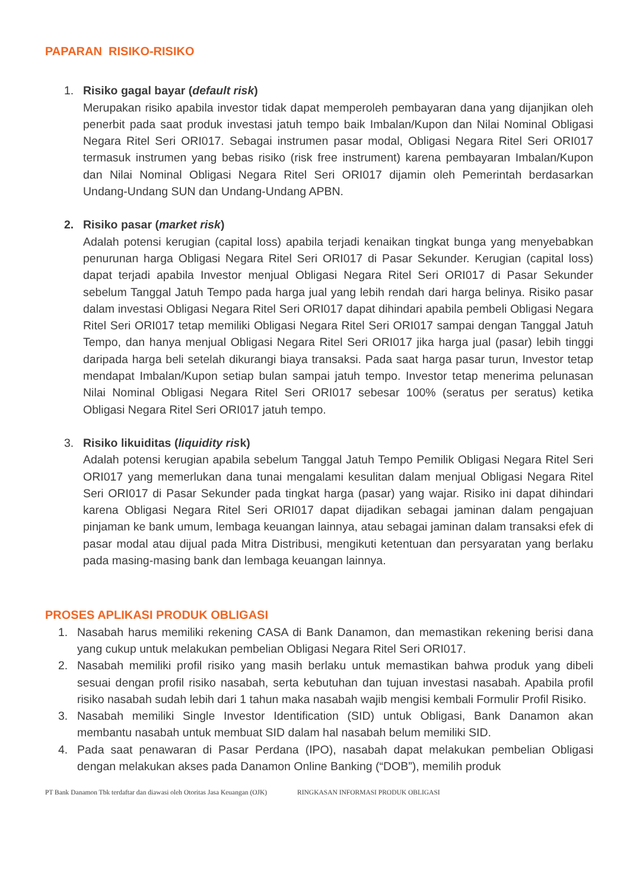PAPARAN RISIKO-RISIKO
1. Risiko gagal bayar (default risk)
Merupakan risiko apabila investor tidak dapat memperoleh pembayaran dana yang dijanjikan oleh penerbit pada saat produk investasi jatuh tempo baik Imbalan/Kupon dan Nilai Nominal Obligasi Negara Ritel Seri ORI017. Sebagai instrumen pasar modal, Obligasi Negara Ritel Seri ORI017 termasuk instrumen yang bebas risiko (risk free instrument) karena pembayaran Imbalan/Kupon dan Nilai Nominal Obligasi Negara Ritel Seri ORI017 dijamin oleh Pemerintah berdasarkan Undang-Undang SUN dan Undang-Undang APBN.
2. Risiko pasar (market risk)
Adalah potensi kerugian (capital loss) apabila terjadi kenaikan tingkat bunga yang menyebabkan penurunan harga Obligasi Negara Ritel Seri ORI017 di Pasar Sekunder. Kerugian (capital loss) dapat terjadi apabila Investor menjual Obligasi Negara Ritel Seri ORI017 di Pasar Sekunder sebelum Tanggal Jatuh Tempo pada harga jual yang lebih rendah dari harga belinya. Risiko pasar dalam investasi Obligasi Negara Ritel Seri ORI017 dapat dihindari apabila pembeli Obligasi Negara Ritel Seri ORI017 tetap memiliki Obligasi Negara Ritel Seri ORI017 sampai dengan Tanggal Jatuh Tempo, dan hanya menjual Obligasi Negara Ritel Seri ORI017 jika harga jual (pasar) lebih tinggi daripada harga beli setelah dikurangi biaya transaksi. Pada saat harga pasar turun, Investor tetap mendapat Imbalan/Kupon setiap bulan sampai jatuh tempo. Investor tetap menerima pelunasan Nilai Nominal Obligasi Negara Ritel Seri ORI017 sebesar 100% (seratus per seratus) ketika Obligasi Negara Ritel Seri ORI017 jatuh tempo.
3. Risiko likuiditas (liquidity risk)
Adalah potensi kerugian apabila sebelum Tanggal Jatuh Tempo Pemilik Obligasi Negara Ritel Seri ORI017 yang memerlukan dana tunai mengalami kesulitan dalam menjual Obligasi Negara Ritel Seri ORI017 di Pasar Sekunder pada tingkat harga (pasar) yang wajar. Risiko ini dapat dihindari karena Obligasi Negara Ritel Seri ORI017 dapat dijadikan sebagai jaminan dalam pengajuan pinjaman ke bank umum, lembaga keuangan lainnya, atau sebagai jaminan dalam transaksi efek di pasar modal atau dijual pada Mitra Distribusi, mengikuti ketentuan dan persyaratan yang berlaku pada masing-masing bank dan lembaga keuangan lainnya.
PROSES APLIKASI PRODUK OBLIGASI
1. Nasabah harus memiliki rekening CASA di Bank Danamon, dan memastikan rekening berisi dana yang cukup untuk melakukan pembelian Obligasi Negara Ritel Seri ORI017.
2. Nasabah memiliki profil risiko yang masih berlaku untuk memastikan bahwa produk yang dibeli sesuai dengan profil risiko nasabah, serta kebutuhan dan tujuan investasi nasabah. Apabila profil risiko nasabah sudah lebih dari 1 tahun maka nasabah wajib mengisi kembali Formulir Profil Risiko.
3. Nasabah memiliki Single Investor Identification (SID) untuk Obligasi, Bank Danamon akan membantu nasabah untuk membuat SID dalam hal nasabah belum memiliki SID.
4. Pada saat penawaran di Pasar Perdana (IPO), nasabah dapat melakukan pembelian Obligasi dengan melakukan akses pada Danamon Online Banking (“DOB”), memilih produk
PT Bank Danamon Tbk terdaftar dan diawasi oleh Otoritas Jasa Keuangan (OJK) RINGKASAN INFORMASI PRODUK OBLIGASI